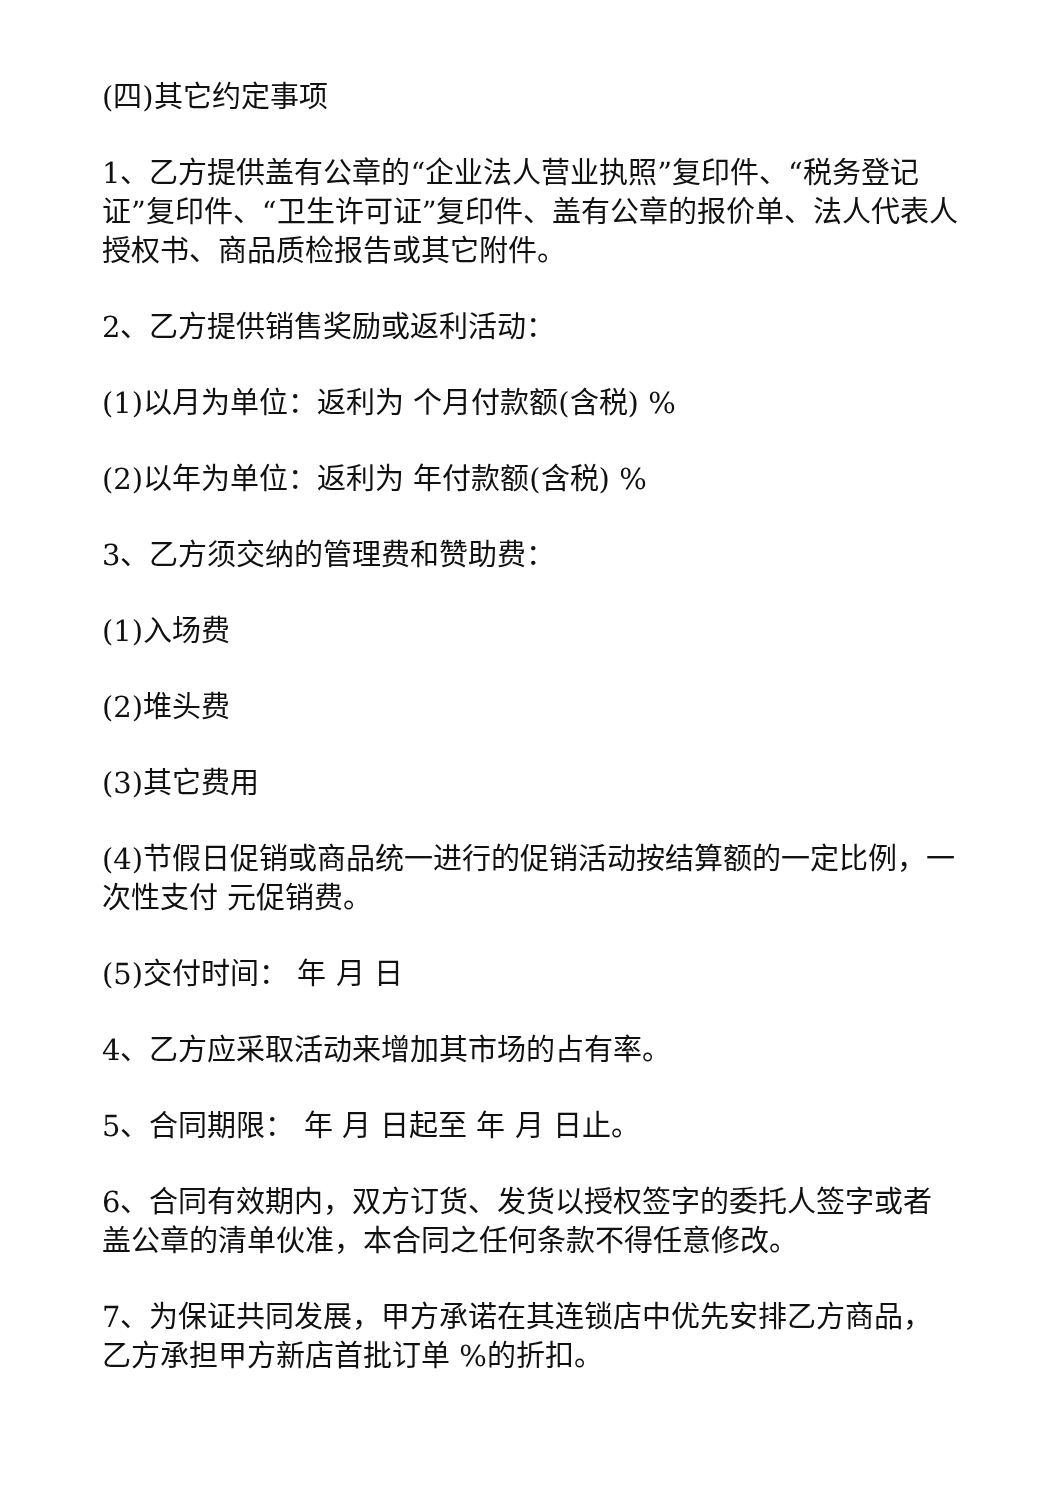(四)其它约定事项
1、乙方提供盖有公章的“企业法人营业执照”复印件、“税务登记证”复印件、“卫生许可证”复印件、盖有公章的报价单、法人代表人授权书、商品质检报告或其它附件。
2、乙方提供销售奖励或返利活动：
(1)以月为单位：返利为 个月付款额(含税) %
(2)以年为单位：返利为 年付款额(含税) %
3、乙方须交纳的管理费和赞助费：
(1)入场费
(2)堆头费
(3)其它费用
(4)节假日促销或商品统一进行的促销活动按结算额的一定比例，一次性支付 元促销费。
(5)交付时间： 年 月 日
4、乙方应采取活动来增加其市场的占有率。
5、合同期限： 年 月 日起至 年 月 日止。
6、合同有效期内，双方订货、发货以授权签字的委托人签字或者盖公章的清单伙准，本合同之任何条款不得任意修改。
7、为保证共同发展，甲方承诺在其连锁店中优先安排乙方商品，乙方承担甲方新店首批订单 %的折扣。